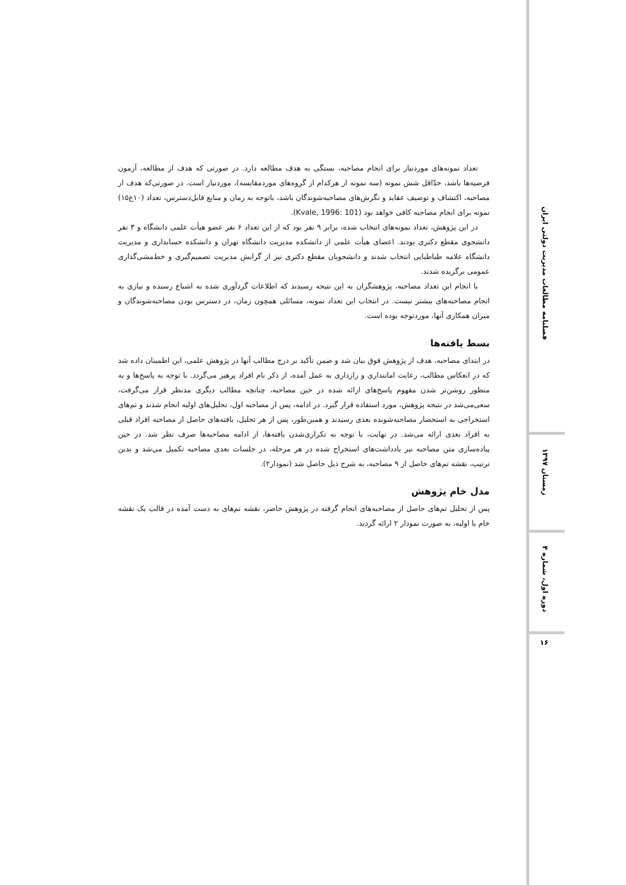تعداد نمونه‌های موردنیاز برای انجام مصاحبه، بستگی به هدف مطالعه دارد. در صورتی که هدف از مطالعه، آزمون فرضیه‌ها باشد، حدّاقل شش نمونه (سه نمونه از هرکدام از گروه‌های موردمقایسه)، موردنیاز است. در صورتی‌که هدف از مصاحبه، اکتشاف و توصیف عقاید و نگرش‌های مصاحبه‌شوندگان باشد، باتوجه به زمان و منابع قابل‌دسترس، تعداد (۱۰ع۱۵) نمونه برای انجام مصاحبه کافی خواهد بود (Kvale, 1996: 101).
در این پژوهش، تعداد نمونه‌های انتخاب شده، برابر ۹ نفر بود که از این تعداد ۶ نفر عضو هیأت علمی دانشگاه و ۳ نفر دانشجوی مقطع دکتری بودند. اعضای هیأت علمی از دانشکده مدیریت دانشگاه تهران و دانشکده حسابداری و مدیریت دانشگاه علامه طباطبایی انتخاب شدند و دانشجویان مقطع دکتری نیز از گرایش مدیریت تصمیم‌گیری و خط‌مشی‌گذاری عمومی برگزیده شدند.
با انجام این تعداد مصاحبه، پژوهشگران به این نتیجه رسیدند که اطلاعات گردآوری شده به اشباع رسیده و نیازی به انجام مصاحبه‌های بیشتر نیست. در انتخاب این تعداد نمونه، مسائلی همچون زمان، در دسترس بودن مصاحبه‌شوندگان و میزان همکاری آنها، موردتوجه بوده است.
بسط یافته‌ها
در ابتدای مصاحبه، هدف از پژوهش فوق بیان شد و ضمن تأکید بر درج مطالب آنها در پژوهش علمی، این اطمینان داده شد که در انعکاس مطالب، رعایت امانتداری و رازداری به عمل آمده، از ذکر نام افراد پرهیز می‌گردد. با توجه به پاسخ‌ها و به منظور روشن‌تر شدن مفهوم پاسخ‌های ارائه شده در حین مصاحبه، چنانچه مطالب دیگری مدنظر قرار می‌گرفت، سعی‌می‌شد در نتیجه پژوهش، مورد استفاده قرار گیرد. در ادامه، پس از مصاحبه اول، تحلیل‌های اولیه انجام شدند و تم‌های استخراجی به استحضار مصاحبه‌شونده بعدی رسیدند و همین‌طور، پس از هر تحلیل، یافته‌های حاصل از مصاحبه افراد قبلی به افراد بعدی ارائه می‌شد. در نهایت، با توجه به تکراری‌شدن یافته‌ها، از ادامه مصاحبه‌ها صرف نظر شد. در حین پیاده‌سازی متن مصاحبه نیز یادداشت‌های استخراج شده در هر مرحله، در جلسات بعدی مصاحبه تکمیل می‌شد و بدین ترتیب، نقشه تم‌های حاصل از ۹ مصاحبه، به شرح ذیل حاصل شد (نمودار۲).
مدل خام پژوهش
پس از تحلیل تم‌های حاصل از مصاحبه‌های انجام گرفته در پژوهش حاضر، نقشه تم‌های به دست آمده در قالب یک نقشه خام یا اولیه، به صورت نمودار ۲ ارائه گردید.
فصلنامه مطالعات مدیریت دولتی ایران
زمستان ۱۳۹۷
دوره اول، شماره ۴
۱۶